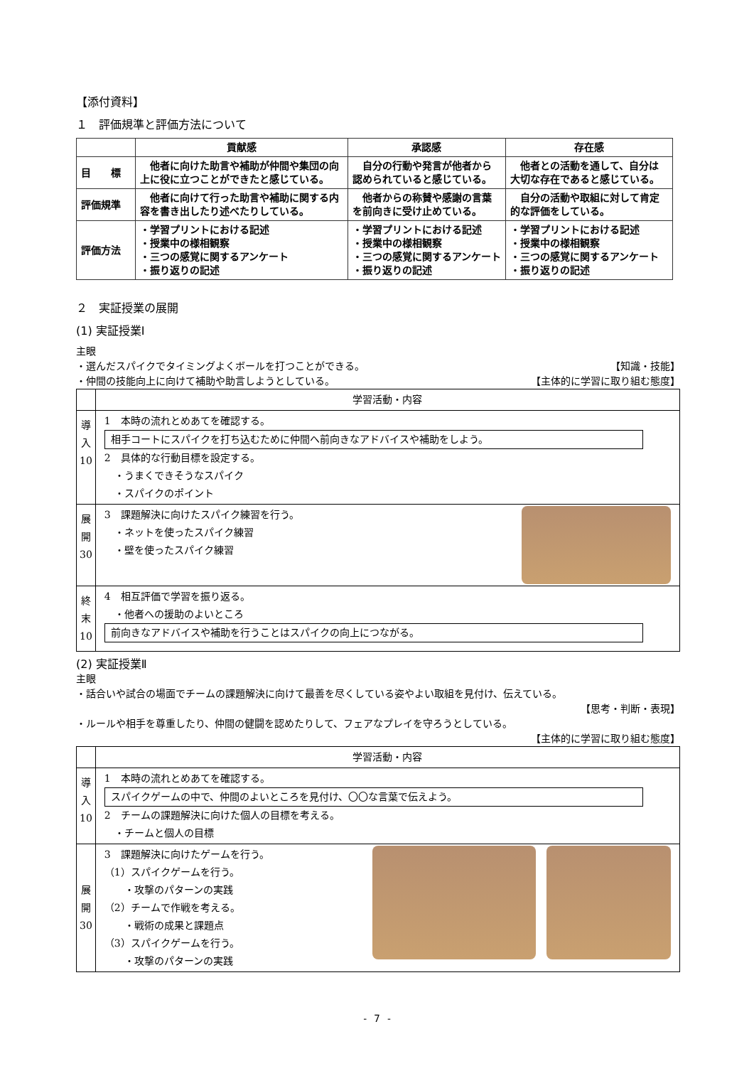【添付資料】
１　評価規準と評価方法について
| | 貢献感 | 承認感 | 存在感 |
| --- | --- | --- | --- |
| 目 標 | 他者に向けた助言や補助が仲間や集団の向上に役に立つことができたと感じている。 | 自分の行動や発言が他者から認められていると感じている。 | 他者との活動を通して、自分は大切な存在であると感じている。 |
| 評価規準 | 他者に向けて行った助言や補助に関する内容を書き出したり述べたりしている。 | 他者からの称賛や感謝の言葉を前向きに受け止めている。 | 自分の活動や取組に対して肯定的な評価をしている。 |
| 評価方法 | ・学習プリントにおける記述 ・授業中の様相観察 ・三つの感覚に関するアンケート ・振り返りの記述 | ・学習プリントにおける記述 ・授業中の様相観察 ・三つの感覚に関するアンケート ・振り返りの記述 | ・学習プリントにおける記述 ・授業中の様相観察 ・三つの感覚に関するアンケート ・振り返りの記述 |
２　実証授業の展開
(1) 実証授業Ⅰ
主眼
・選んだスパイクでタイミングよくボールを打つことができる。 【知識・技能】
・仲間の技能向上に向けて補助や助言しようとしている。 【主体的に学習に取り組む態度】
| | 学習活動・内容 |
| --- | --- |
| 導 入 10 | 1 本時の流れとめあてを確認する。 相手コートにスパイクを打ち込むために仲間へ前向きなアドバイスや補助をしよう。 2 具体的な行動目標を設定する。 ・うまくできそうなスパイク ・スパイクのポイント |
| 展 開 30 | 3 課題解決に向けたスパイク練習を行う。 ・ネットを使ったスパイク練習 ・壁を使ったスパイク練習 |
| 終 末 10 | 4 相互評価で学習を振り返る。 ・他者への援助のよいところ 前向きなアドバイスや補助を行うことはスパイクの向上につながる。 |
(2) 実証授業Ⅱ
主眼
・話合いや試合の場面でチームの課題解決に向けて最善を尽くしている姿やよい取組を見付け、伝えている。
【思考・判断・表現】
・ルールや相手を尊重したり、仲間の健闘を認めたりして、フェアなプレイを守ろうとしている。
【主体的に学習に取り組む態度】
| | 学習活動・内容 |
| --- | --- |
| 導 入 10 | 1 本時の流れとめあてを確認する。 スパイクゲームの中で、仲間のよいところを見付け、〇〇な言葉で伝えよう。 2 チームの課題解決に向けた個人の目標を考える。 ・チームと個人の目標 |
| 展 開 30 | 3 課題解決に向けたゲームを行う。 （1）スパイクゲームを行う。 ・攻撃のパターンの実践 （2）チームで作戦を考える。 ・戦術の成果と課題点 （3）スパイクゲームを行う。 ・攻撃のパターンの実践 |
- 7 -